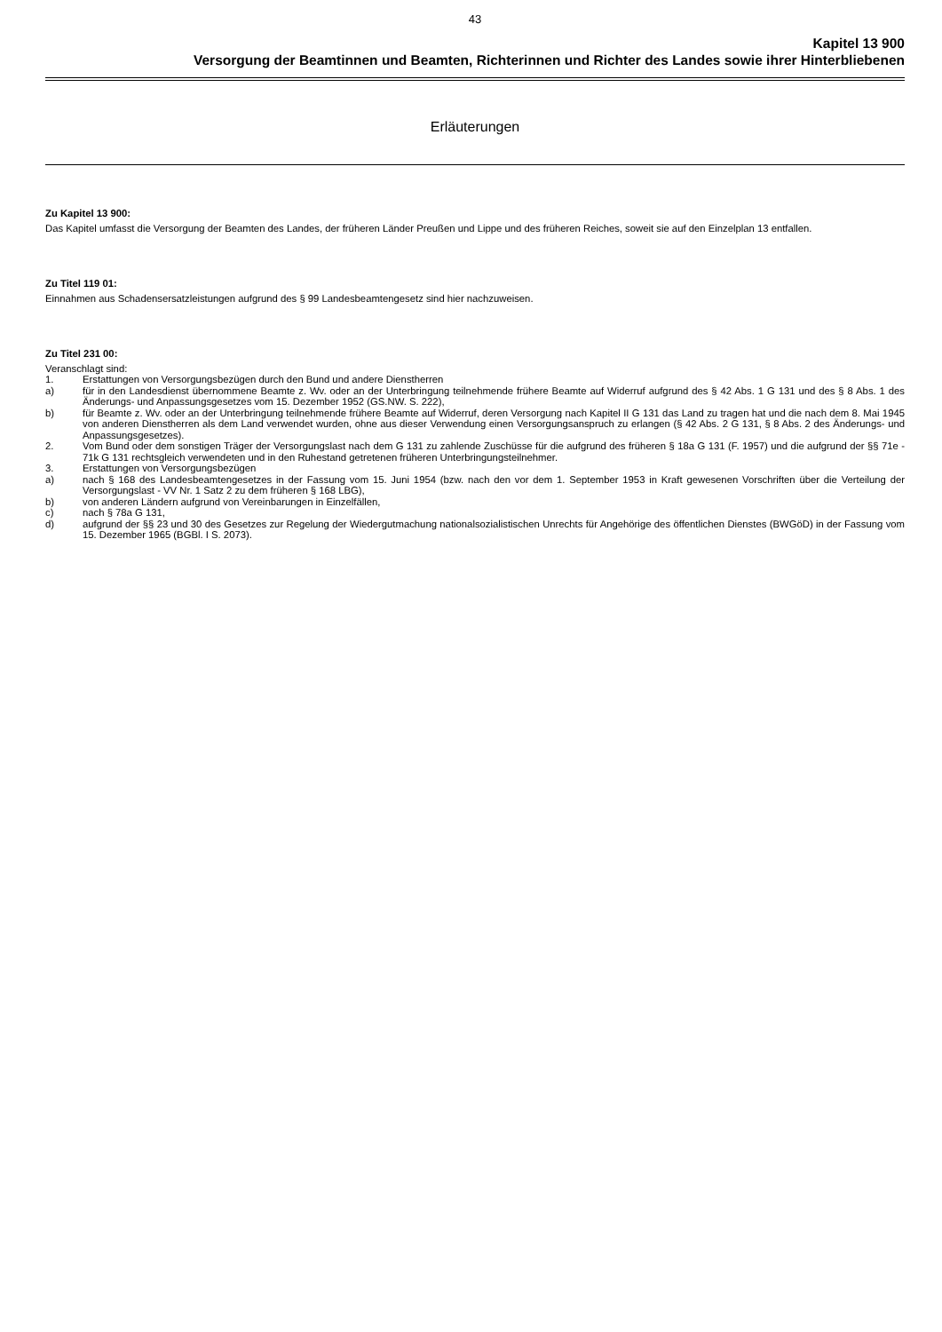43
Kapitel 13 900
Versorgung der Beamtinnen und Beamten, Richterinnen und Richter des Landes sowie ihrer Hinterbliebenen
Erläuterungen
Zu Kapitel 13 900:
Das Kapitel umfasst die Versorgung der Beamten des Landes, der früheren Länder Preußen und Lippe und des früheren Reiches, soweit sie auf den Einzelplan 13 entfallen.
Zu Titel 119 01:
Einnahmen aus Schadensersatzleistungen aufgrund des § 99 Landesbeamtengesetz sind hier nachzuweisen.
Zu Titel 231 00:
Veranschlagt sind:
1. Erstattungen von Versorgungsbezügen durch den Bund und andere Dienstherren
a) für in den Landesdienst übernommene Beamte z. Wv. oder an der Unterbringung teilnehmende frühere Beamte auf Widerruf aufgrund des § 42 Abs. 1 G 131 und des § 8 Abs. 1 des Änderungs- und Anpassungsgesetzes vom 15. Dezember 1952 (GS.NW. S. 222),
b) für Beamte z. Wv. oder an der Unterbringung teilnehmende frühere Beamte auf Widerruf, deren Versorgung nach Kapitel II G 131 das Land zu tragen hat und die nach dem 8. Mai 1945 von anderen Dienstherren als dem Land verwendet wurden, ohne aus dieser Verwendung einen Versorgungsanspruch zu erlangen (§ 42 Abs. 2 G 131, § 8 Abs. 2 des Änderungs- und Anpassungsgesetzes).
2. Vom Bund oder dem sonstigen Träger der Versorgungslast nach dem G 131 zu zahlende Zuschüsse für die aufgrund des früheren § 18a G 131 (F. 1957) und die aufgrund der §§ 71e - 71k G 131 rechtsgleich verwendeten und in den Ruhestand getretenen früheren Unterbringungsteilnehmer.
3. Erstattungen von Versorgungsbezügen
a) nach § 168 des Landesbeamtengesetzes in der Fassung vom 15. Juni 1954 (bzw. nach den vor dem 1. September 1953 in Kraft gewesenen Vorschriften über die Verteilung der Versorgungslast - VV Nr. 1 Satz 2 zu dem früheren § 168 LBG),
b) von anderen Ländern aufgrund von Vereinbarungen in Einzelfällen,
c) nach § 78a G 131,
d) aufgrund der §§ 23 und 30 des Gesetzes zur Regelung der Wiedergutmachung nationalsozialistischen Unrechts für Angehörige des öffentlichen Dienstes (BWGöD) in der Fassung vom 15. Dezember 1965 (BGBl. I S. 2073).